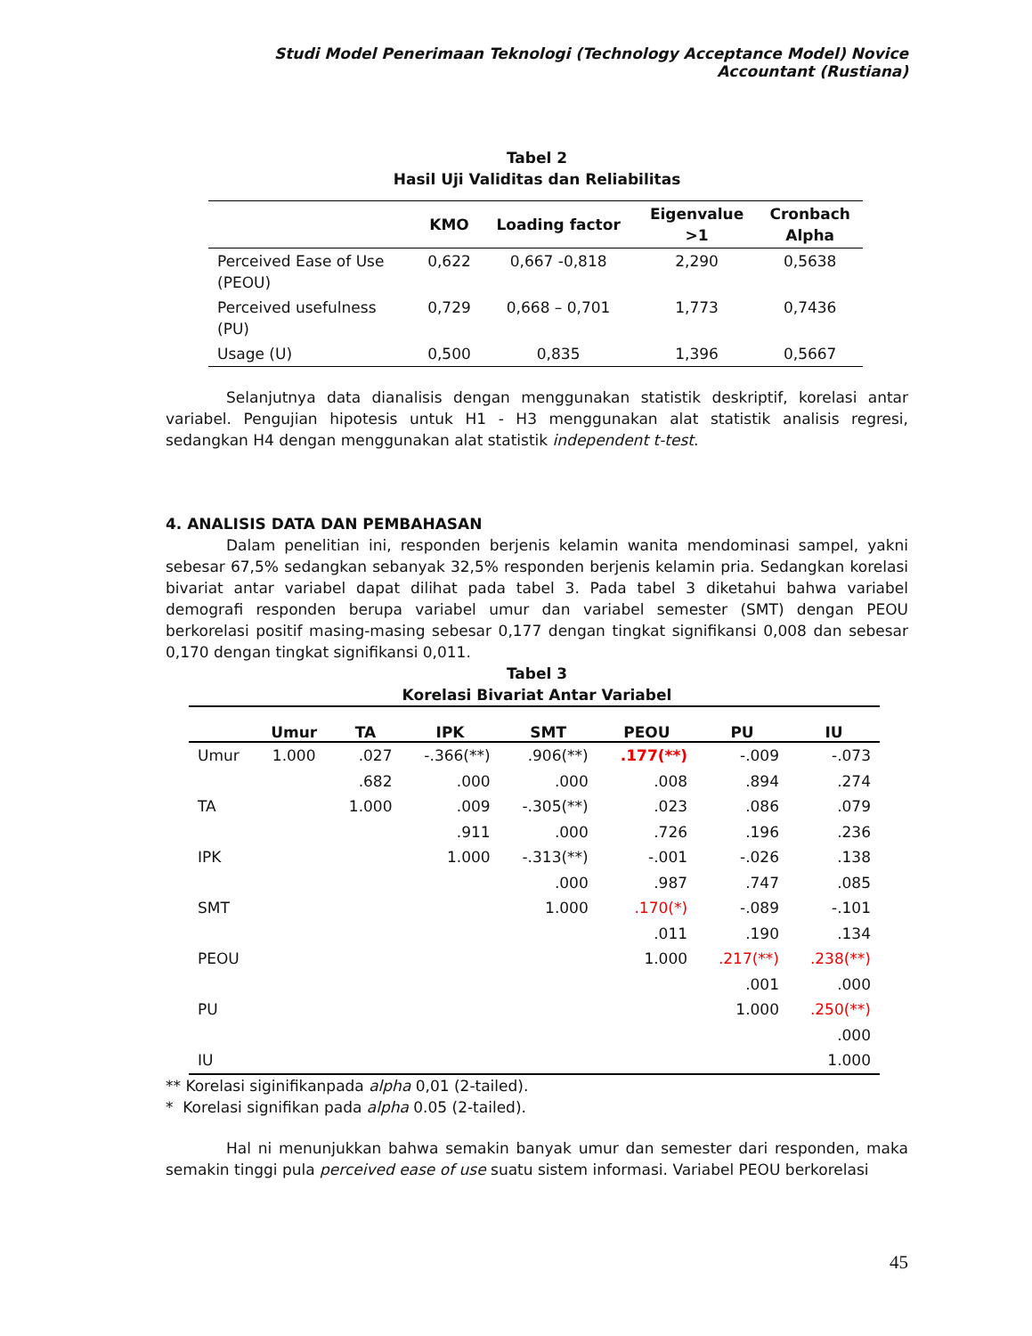Studi Model Penerimaan Teknologi (Technology Acceptance Model) Novice Accountant (Rustiana)
Tabel 2
Hasil Uji Validitas dan Reliabilitas
| | KMO | Loading factor | Eigenvalue >1 | Cronbach Alpha |
| --- | --- | --- | --- | --- |
| Perceived Ease of Use (PEOU) | 0,622 | 0,667 -0,818 | 2,290 | 0,5638 |
| Perceived usefulness (PU) | 0,729 | 0,668 – 0,701 | 1,773 | 0,7436 |
| Usage (U) | 0,500 | 0,835 | 1,396 | 0,5667 |
Selanjutnya data dianalisis dengan menggunakan statistik deskriptif, korelasi antar variabel. Pengujian hipotesis untuk H1 - H3 menggunakan alat statistik analisis regresi, sedangkan H4 dengan menggunakan alat statistik independent t-test.
4. ANALISIS DATA DAN PEMBAHASAN
Dalam penelitian ini, responden berjenis kelamin wanita mendominasi sampel, yakni sebesar 67,5% sedangkan sebanyak 32,5% responden berjenis kelamin pria. Sedangkan korelasi bivariat antar variabel dapat dilihat pada tabel 3. Pada tabel 3 diketahui bahwa variabel demografi responden berupa variabel umur dan variabel semester (SMT) dengan PEOU berkorelasi positif masing-masing sebesar 0,177 dengan tingkat signifikansi 0,008 dan sebesar 0,170 dengan tingkat signifikansi 0,011.
Tabel 3
Korelasi Bivariat Antar Variabel
| | Umur | TA | IPK | SMT | PEOU | PU | IU |
| --- | --- | --- | --- | --- | --- | --- | --- |
| Umur | 1.000 | .027 | -.366(**) | .906(**) | .177(**) | -.009 | -.073 |
| | | .682 | .000 | .000 | .008 | .894 | .274 |
| TA | | 1.000 | .009 | -.305(**) | .023 | .086 | .079 |
| | | | .911 | .000 | .726 | .196 | .236 |
| IPK | | | 1.000 | -.313(**) | -.001 | -.026 | .138 |
| | | | | .000 | .987 | .747 | .085 |
| SMT | | | | 1.000 | .170(*) | -.089 | -.101 |
| | | | | | .011 | .190 | .134 |
| PEOU | | | | | 1.000 | .217(**) | .238(**) |
| | | | | | | .001 | .000 |
| PU | | | | | | 1.000 | .250(**) |
| | | | | | | | .000 |
| IU | | | | | | | 1.000 |
** Korelasi siginifikanpada alpha 0,01 (2-tailed).
* Korelasi signifikan pada alpha 0.05 (2-tailed).
Hal ni menunjukkan bahwa semakin banyak umur dan semester dari responden, maka semakin tinggi pula perceived ease of use suatu sistem informasi. Variabel PEOU berkorelasi
45